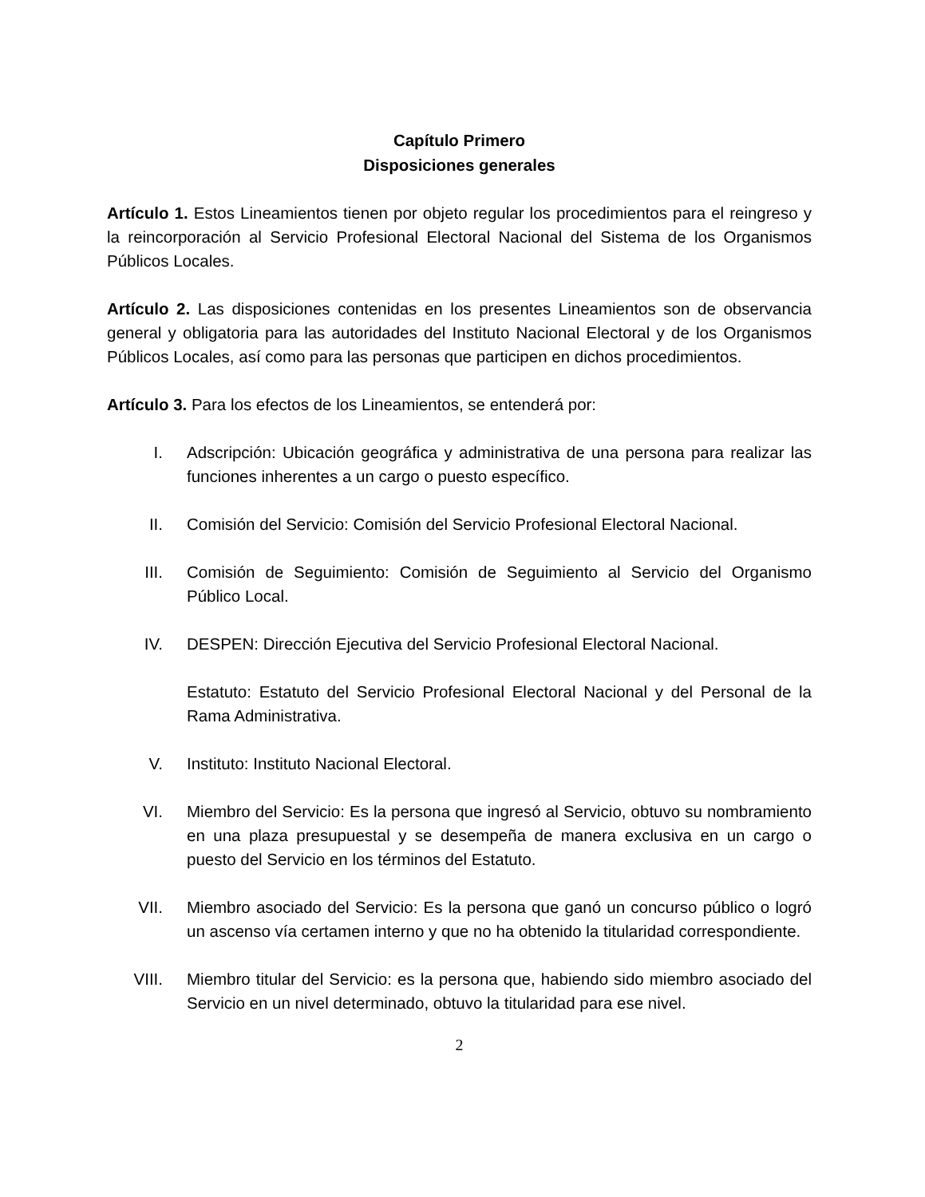Capítulo Primero
Disposiciones generales
Artículo 1. Estos Lineamientos tienen por objeto regular los procedimientos para el reingreso y la reincorporación al Servicio Profesional Electoral Nacional del Sistema de los Organismos Públicos Locales.
Artículo 2. Las disposiciones contenidas en los presentes Lineamientos son de observancia general y obligatoria para las autoridades del Instituto Nacional Electoral y de los Organismos Públicos Locales, así como para las personas que participen en dichos procedimientos.
Artículo 3. Para los efectos de los Lineamientos, se entenderá por:
I. Adscripción: Ubicación geográfica y administrativa de una persona para realizar las funciones inherentes a un cargo o puesto específico.
II. Comisión del Servicio: Comisión del Servicio Profesional Electoral Nacional.
III. Comisión de Seguimiento: Comisión de Seguimiento al Servicio del Organismo Público Local.
IV. DESPEN: Dirección Ejecutiva del Servicio Profesional Electoral Nacional.
Estatuto: Estatuto del Servicio Profesional Electoral Nacional y del Personal de la Rama Administrativa.
V. Instituto: Instituto Nacional Electoral.
VI. Miembro del Servicio: Es la persona que ingresó al Servicio, obtuvo su nombramiento en una plaza presupuestal y se desempeña de manera exclusiva en un cargo o puesto del Servicio en los términos del Estatuto.
VII. Miembro asociado del Servicio: Es la persona que ganó un concurso público o logró un ascenso vía certamen interno y que no ha obtenido la titularidad correspondiente.
VIII. Miembro titular del Servicio: es la persona que, habiendo sido miembro asociado del Servicio en un nivel determinado, obtuvo la titularidad para ese nivel.
2